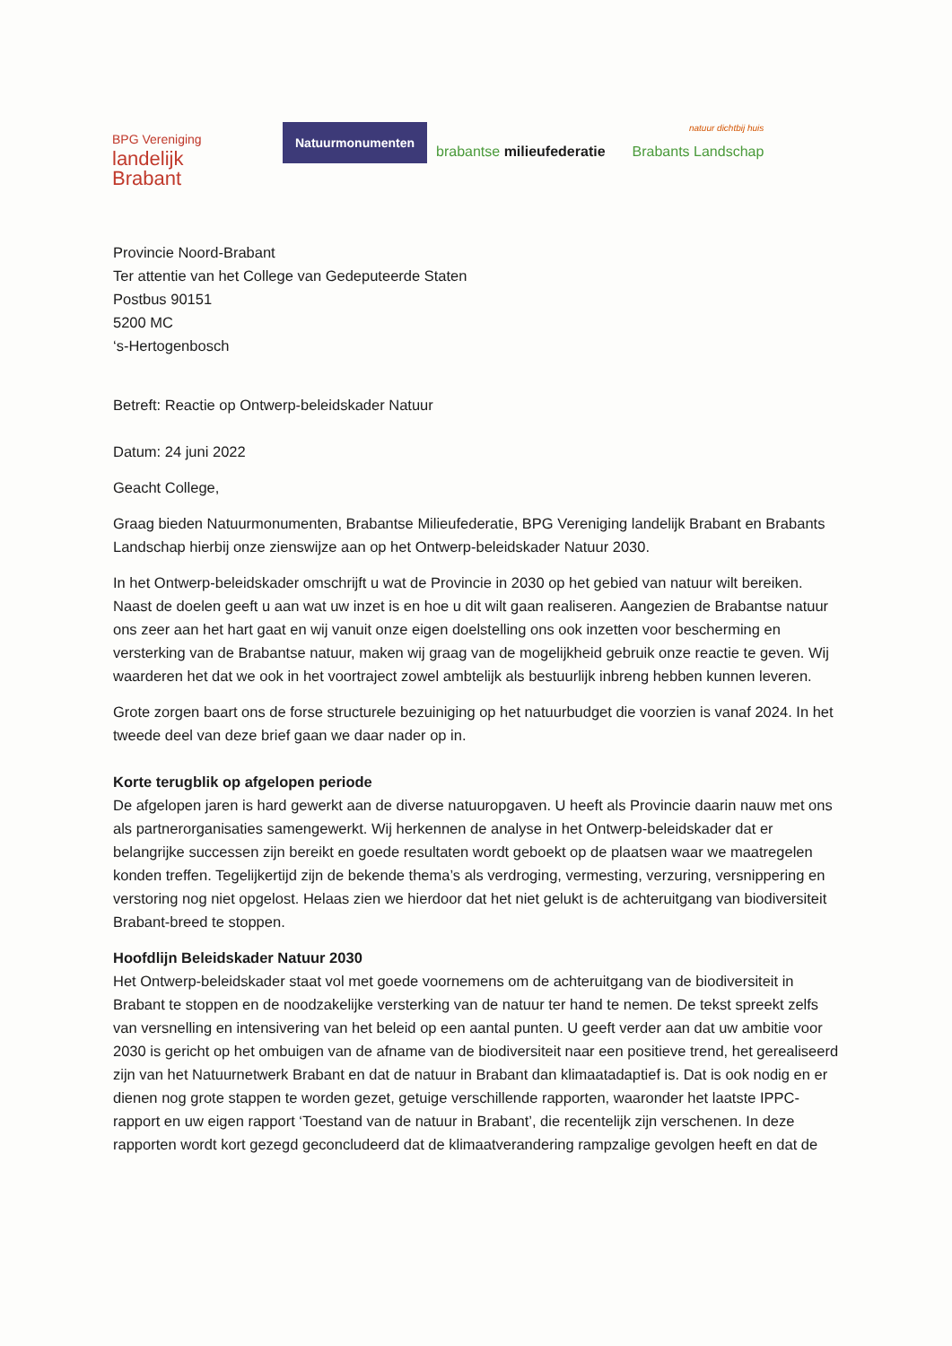BPG Vereniging
landelijk
Brabant
Natuurmonumenten
brabantse milieufederatie
natuur dichtbij huis
Brabants Landschap
Provincie Noord-Brabant
Ter attentie van het College van Gedeputeerde Staten
Postbus 90151
5200 MC
‘s-Hertogenbosch
Betreft: Reactie op Ontwerp-beleidskader Natuur
Datum: 24 juni 2022
Geacht College,
Graag bieden Natuurmonumenten, Brabantse Milieufederatie, BPG Vereniging landelijk Brabant en Brabants Landschap hierbij onze zienswijze aan op het Ontwerp-beleidskader Natuur 2030.
In het Ontwerp-beleidskader omschrijft u wat de Provincie in 2030 op het gebied van natuur wilt bereiken. Naast de doelen geeft u aan wat uw inzet is en hoe u dit wilt gaan realiseren. Aangezien de Brabantse natuur ons zeer aan het hart gaat en wij vanuit onze eigen doelstelling ons ook inzetten voor bescherming en versterking van de Brabantse natuur, maken wij graag van de mogelijkheid gebruik onze reactie te geven. Wij waarderen het dat we ook in het voortraject zowel ambtelijk als bestuurlijk inbreng hebben kunnen leveren.
Grote zorgen baart ons de forse structurele bezuiniging op het natuurbudget die voorzien is vanaf 2024. In het tweede deel van deze brief gaan we daar nader op in.
Korte terugblik op afgelopen periode
De afgelopen jaren is hard gewerkt aan de diverse natuuropgaven. U heeft als Provincie daarin nauw met ons als partnerorganisaties samengewerkt. Wij herkennen de analyse in het Ontwerp-beleidskader dat er belangrijke successen zijn bereikt en goede resultaten wordt geboekt op de plaatsen waar we maatregelen konden treffen. Tegelijkertijd zijn de bekende thema’s als verdroging, vermesting, verzuring, versnippering en verstoring nog niet opgelost. Helaas zien we hierdoor dat het niet gelukt is de achteruitgang van biodiversiteit Brabant-breed te stoppen.
Hoofdlijn Beleidskader Natuur 2030
Het Ontwerp-beleidskader staat vol met goede voornemens om de achteruitgang van de biodiversiteit in Brabant te stoppen en de noodzakelijke versterking van de natuur ter hand te nemen. De tekst spreekt zelfs van versnelling en intensivering van het beleid op een aantal punten. U geeft verder aan dat uw ambitie voor 2030 is gericht op het ombuigen van de afname van de biodiversiteit naar een positieve trend, het gerealiseerd zijn van het Natuurnetwerk Brabant en dat de natuur in Brabant dan klimaatadaptief is. Dat is ook nodig en er dienen nog grote stappen te worden gezet, getuige verschillende rapporten, waaronder het laatste IPPC-rapport en uw eigen rapport ‘Toestand van de natuur in Brabant’, die recentelijk zijn verschenen. In deze rapporten wordt kort gezegd geconcludeerd dat de klimaatverandering rampzalige gevolgen heeft en dat de